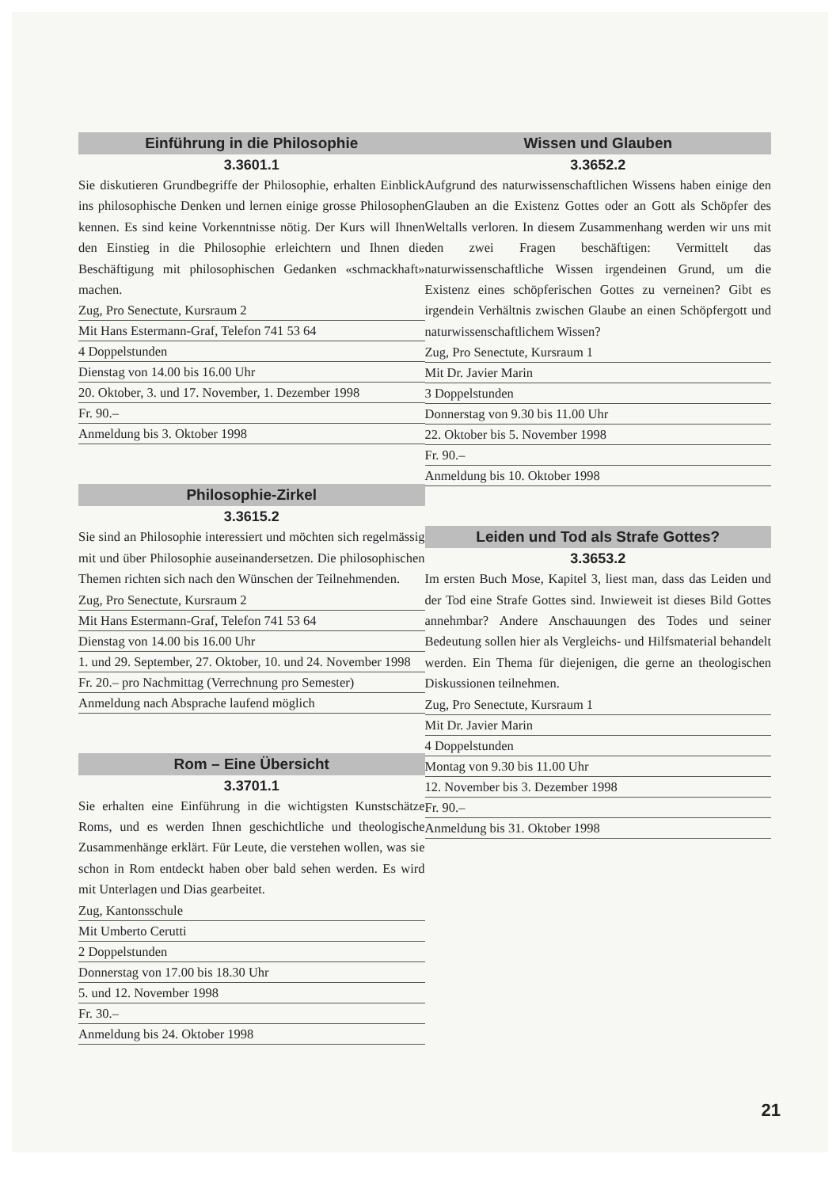Einführung in die Philosophie
3.3601.1
Sie diskutieren Grundbegriffe der Philosophie, erhalten Einblick ins philosophische Denken und lernen einige grosse Philosophen kennen. Es sind keine Vorkenntnisse nötig. Der Kurs will Ihnen den Einstieg in die Philosophie erleichtern und Ihnen die Beschäftigung mit philosophischen Gedanken «schmackhaft» machen.
Zug, Pro Senectute, Kursraum 2
Mit Hans Estermann-Graf, Telefon 741 53 64
4 Doppelstunden
Dienstag von 14.00 bis 16.00 Uhr
20. Oktober, 3. und 17. November, 1. Dezember 1998
Fr. 90.–
Anmeldung bis 3. Oktober 1998
Philosophie-Zirkel
3.3615.2
Sie sind an Philosophie interessiert und möchten sich regelmässig mit und über Philosophie auseinandersetzen. Die philosophischen Themen richten sich nach den Wünschen der Teilnehmenden.
Zug, Pro Senectute, Kursraum 2
Mit Hans Estermann-Graf, Telefon 741 53 64
Dienstag von 14.00 bis 16.00 Uhr
1. und 29. September, 27. Oktober, 10. und 24. November 1998
Fr. 20.– pro Nachmittag (Verrechnung pro Semester)
Anmeldung nach Absprache laufend möglich
Rom – Eine Übersicht
3.3701.1
Sie erhalten eine Einführung in die wichtigsten Kunstschätze Roms, und es werden Ihnen geschichtliche und theologische Zusammenhänge erklärt. Für Leute, die verstehen wollen, was sie schon in Rom entdeckt haben ober bald sehen werden. Es wird mit Unterlagen und Dias gearbeitet.
Zug, Kantonsschule
Mit Umberto Cerutti
2 Doppelstunden
Donnerstag von 17.00 bis 18.30 Uhr
5. und 12. November 1998
Fr. 30.–
Anmeldung bis 24. Oktober 1998
Wissen und Glauben
3.3652.2
Aufgrund des naturwissenschaftlichen Wissens haben einige den Glauben an die Existenz Gottes oder an Gott als Schöpfer des Weltalls verloren. In diesem Zusammenhang werden wir uns mit den zwei Fragen beschäftigen: Vermittelt das naturwissenschaftliche Wissen irgendeinen Grund, um die Existenz eines schöpferischen Gottes zu verneinen? Gibt es irgendein Verhältnis zwischen Glaube an einen Schöpfergott und naturwissenschaftlichem Wissen?
Zug, Pro Senectute, Kursraum 1
Mit Dr. Javier Marin
3 Doppelstunden
Donnerstag von 9.30 bis 11.00 Uhr
22. Oktober bis 5. November 1998
Fr. 90.–
Anmeldung bis 10. Oktober 1998
Leiden und Tod als Strafe Gottes?
3.3653.2
Im ersten Buch Mose, Kapitel 3, liest man, dass das Leiden und der Tod eine Strafe Gottes sind. Inwieweit ist dieses Bild Gottes annehmbar? Andere Anschauungen des Todes und seiner Bedeutung sollen hier als Vergleichs- und Hilfsmaterial behandelt werden. Ein Thema für diejenigen, die gerne an theologischen Diskussionen teilnehmen.
Zug, Pro Senectute, Kursraum 1
Mit Dr. Javier Marin
4 Doppelstunden
Montag von 9.30 bis 11.00 Uhr
12. November bis 3. Dezember 1998
Fr. 90.–
Anmeldung bis 31. Oktober 1998
21